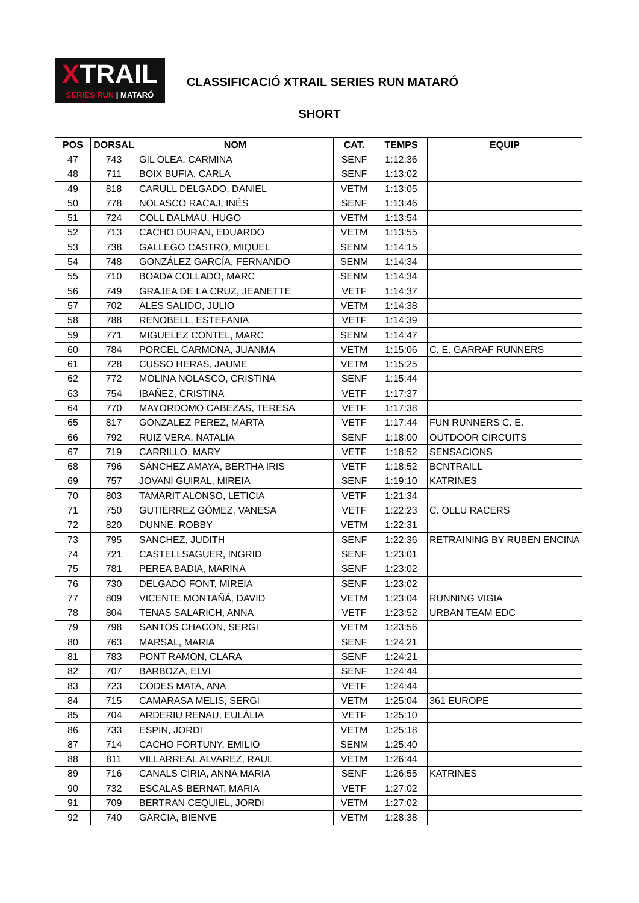XTRAIL
SERIES RUN | MATARÓ
CLASSIFICACIÓ XTRAIL SERIES RUN MATARÓ
SHORT
| POS | DORSAL | NOM | CAT. | TEMPS | EQUIP |
| --- | --- | --- | --- | --- | --- |
| 47 | 743 | GIL OLEA, CARMINA | SENF | 1:12:36 | |
| 48 | 711 | BOIX BUFIA, CARLA | SENF | 1:13:02 | |
| 49 | 818 | CARULL DELGADO, DANIEL | VETM | 1:13:05 | |
| 50 | 778 | NOLASCO RACAJ, INÉS | SENF | 1:13:46 | |
| 51 | 724 | COLL DALMAU, HUGO | VETM | 1:13:54 | |
| 52 | 713 | CACHO DURAN, EDUARDO | VETM | 1:13:55 | |
| 53 | 738 | GALLEGO CASTRO, MIQUEL | SENM | 1:14:15 | |
| 54 | 748 | GONZÁLEZ GARCÍA, FERNANDO | SENM | 1:14:34 | |
| 55 | 710 | BOADA COLLADO, MARC | SENM | 1:14:34 | |
| 56 | 749 | GRAJEA DE LA CRUZ, JEANETTE | VETF | 1:14:37 | |
| 57 | 702 | ALES SALIDO, JULIO | VETM | 1:14:38 | |
| 58 | 788 | RENOBELL, ESTEFANIA | VETF | 1:14:39 | |
| 59 | 771 | MIGUELEZ CONTEL, MARC | SENM | 1:14:47 | |
| 60 | 784 | PORCEL CARMONA, JUANMA | VETM | 1:15:06 | C. E. GARRAF RUNNERS |
| 61 | 728 | CUSSO HERAS, JAUME | VETM | 1:15:25 | |
| 62 | 772 | MOLINA NOLASCO, CRISTINA | SENF | 1:15:44 | |
| 63 | 754 | IBAÑEZ, CRISTINA | VETF | 1:17:37 | |
| 64 | 770 | MAYORDOMO CABEZAS, TERESA | VETF | 1:17:38 | |
| 65 | 817 | GONZALEZ PEREZ, MARTA | VETF | 1:17:44 | FUN RUNNERS C. E. |
| 66 | 792 | RUIZ VERA, NATALIA | SENF | 1:18:00 | OUTDOOR CIRCUITS |
| 67 | 719 | CARRILLO, MARY | VETF | 1:18:52 | SENSACIONS |
| 68 | 796 | SÁNCHEZ AMAYA, BERTHA IRIS | VETF | 1:18:52 | BCNTRAILL |
| 69 | 757 | JOVANÍ GUIRAL, MIREIA | SENF | 1:19:10 | KATRINES |
| 70 | 803 | TAMARIT ALONSO, LETICIA | VETF | 1:21:34 | |
| 71 | 750 | GUTIÉRREZ GÓMEZ, VANESA | VETF | 1:22:23 | C. OLLU RACERS |
| 72 | 820 | DUNNE, ROBBY | VETM | 1:22:31 | |
| 73 | 795 | SANCHEZ, JUDITH | SENF | 1:22:36 | RETRAINING BY RUBEN ENCINA |
| 74 | 721 | CASTELLSAGUER, INGRID | SENF | 1:23:01 | |
| 75 | 781 | PEREA BADIA, MARINA | SENF | 1:23:02 | |
| 76 | 730 | DELGADO FONT, MIREIA | SENF | 1:23:02 | |
| 77 | 809 | VICENTE MONTAÑÁ, DAVID | VETM | 1:23:04 | RUNNING VIGIA |
| 78 | 804 | TENAS SALARICH, ANNA | VETF | 1:23:52 | URBAN TEAM EDC |
| 79 | 798 | SANTOS CHACON, SERGI | VETM | 1:23:56 | |
| 80 | 763 | MARSAL, MARIA | SENF | 1:24:21 | |
| 81 | 783 | PONT RAMON, CLARA | SENF | 1:24:21 | |
| 82 | 707 | BARBOZA, ELVI | SENF | 1:24:44 | |
| 83 | 723 | CODES MATA, ANA | VETF | 1:24:44 | |
| 84 | 715 | CAMARASA MELIS, SERGI | VETM | 1:25:04 | 361 EUROPE |
| 85 | 704 | ARDERIU RENAU, EULÀLIA | VETF | 1:25:10 | |
| 86 | 733 | ESPIN, JORDI | VETM | 1:25:18 | |
| 87 | 714 | CACHO FORTUNY, EMILIO | SENM | 1:25:40 | |
| 88 | 811 | VILLARREAL ALVAREZ, RAUL | VETM | 1:26:44 | |
| 89 | 716 | CANALS CIRIA, ANNA MARIA | SENF | 1:26:55 | KATRINES |
| 90 | 732 | ESCALAS BERNAT, MARIA | VETF | 1:27:02 | |
| 91 | 709 | BERTRAN CEQUIEL, JORDI | VETM | 1:27:02 | |
| 92 | 740 | GARCIA, BIENVE | VETM | 1:28:38 | |